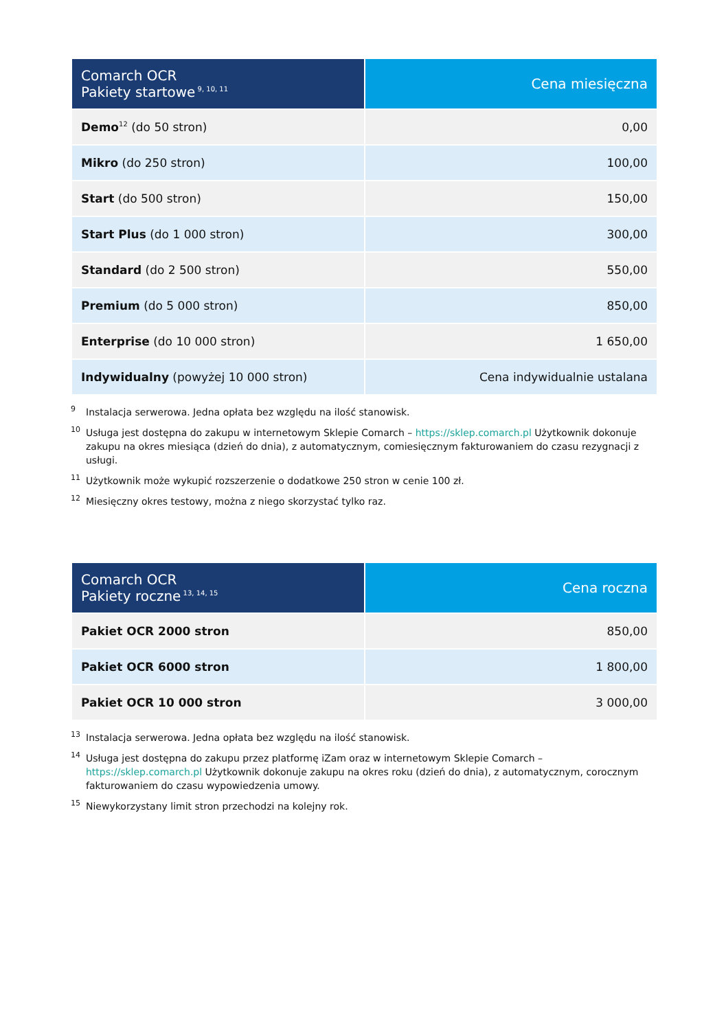| Comarch OCR Pakiety startowe<sup>9, 10, 11</sup> | Cena miesięczna |
| --- | --- |
| Demo<sup>12</sup> (do 50 stron) | 0,00 |
| Mikro (do 250 stron) | 100,00 |
| Start (do 500 stron) | 150,00 |
| Start Plus (do 1 000 stron) | 300,00 |
| Standard (do 2 500 stron) | 550,00 |
| Premium (do 5 000 stron) | 850,00 |
| Enterprise (do 10 000 stron) | 1 650,00 |
| Indywidualny (powyżej 10 000 stron) | Cena indywidualnie ustalana |
9 Instalacja serwerowa. Jedna opłata bez względu na ilość stanowisk.
10 Usługa jest dostępna do zakupu w internetowym Sklepie Comarch – https://sklep.comarch.pl Użytkownik dokonuje zakupu na okres miesiąca (dzień do dnia), z automatycznym, comiesięcznym fakturowaniem do czasu rezygnacji z usługi.
11 Użytkownik może wykupić rozszerzenie o dodatkowe 250 stron w cenie 100 zł.
12 Miesięczny okres testowy, można z niego skorzystać tylko raz.
| Comarch OCR Pakiety roczne<sup>13, 14, 15</sup> | Cena roczna |
| --- | --- |
| Pakiet OCR 2000 stron | 850,00 |
| Pakiet OCR 6000 stron | 1 800,00 |
| Pakiet OCR 10 000 stron | 3 000,00 |
13 Instalacja serwerowa. Jedna opłata bez względu na ilość stanowisk.
14 Usługa jest dostępna do zakupu przez platformę iZam oraz w internetowym Sklepie Comarch – https://sklep.comarch.pl Użytkownik dokonuje zakupu na okres roku (dzień do dnia), z automatycznym, corocznym fakturowaniem do czasu wypowiedzenia umowy.
15 Niewykorzystany limit stron przechodzi na kolejny rok.